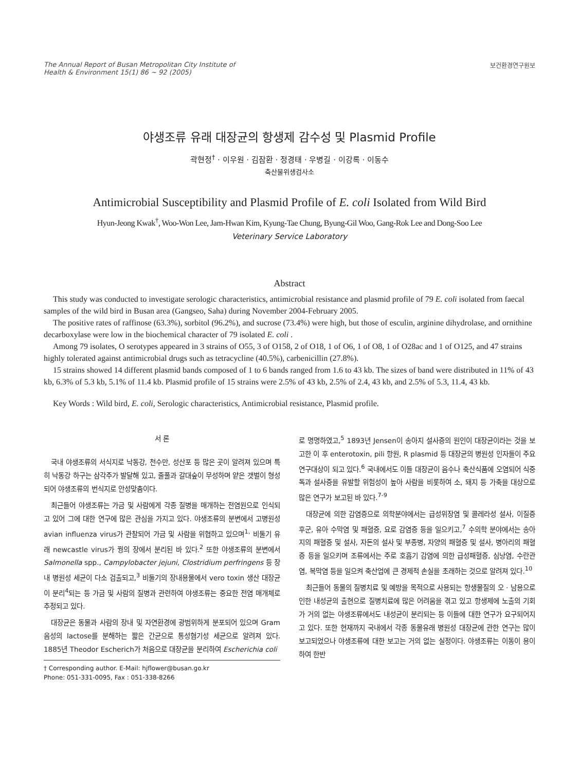The Annual Report of Busan Metropolitan City Institute of
Health & Environment 15(1) 86 ~ 92 (2005)
보건환경연구원보
야생조류 유래 대장균의 항생제 감수성 및 Plasmid Profile
곽현정<sup>†</sup> · 이우원 · 김잠환 · 정경태 · 우병길 · 이강록 · 이동수
축산물위생검사소
Antimicrobial Susceptibility and Plasmid Profile of E. coli Isolated from Wild Bird
Hyun-Jeong Kwak<sup>†</sup>, Woo-Won Lee, Jam-Hwan Kim, Kyung-Tae Chung, Byung-Gil Woo, Gang-Rok Lee and Dong-Soo Lee
Veterinary Service Laboratory
Abstract
This study was conducted to investigate serologic characteristics, antimicrobial resistance and plasmid profile of 79 E. coli isolated from faecal samples of the wild bird in Busan area (Gangseo, Saha) during November 2004-February 2005.
The positive rates of raffinose (63.3%), sorbitol (96.2%), and sucrose (73.4%) were high, but those of esculin, arginine dihydrolase, and ornithine decarboxylase were low in the biochemical character of 79 isolated E. coli .
Among 79 isolates, O serotypes appeared in 3 strains of O55, 3 of O158, 2 of O18, 1 of O6, 1 of O8, 1 of O28ac and 1 of O125, and 47 strains highly tolerated against antimicrobial drugs such as tetracycline (40.5%), carbenicillin (27.8%).
15 strains showed 14 different plasmid bands composed of 1 to 6 bands ranged from 1.6 to 43 kb. The sizes of band were distributed in 11% of 43 kb, 6.3% of 5.3 kb, 5.1% of 11.4 kb. Plasmid profile of 15 strains were 2.5% of 43 kb, 2.5% of 2.4, 43 kb, and 2.5% of 5.3, 11.4, 43 kb.
Key Words : Wild bird, E. coli, Serologic characteristics, Antimicrobial resistance, Plasmid profile.
서 론
국내 야생조류의 서식지로 낙동강, 천수만, 성산포 등 많은 곳이 알려져 있으며 특히 낙동강 하구는 삼각주가 발달해 있고, 줄풀과 갈대숲이 무성하며 얕은 갯벌이 형성되어 야생조류의 번식지로 안성맞춤이다.
최근들어 야생조류는 가금 및 사람에게 각종 질병을 매개하는 전염원으로 인식되고 있어 그에 대한 연구에 많은 관심을 가지고 있다. 야생조류의 분변에서 고병원성 avian influenza virus가 관찰되어 가금 및 사람을 위협하고 있으며<sup>1,</sup> 비둘기 유래 newcastle virus가 꿩의 장에서 분리된 바 있다.<sup>2</sup> 또한 야생조류의 분변에서 Salmonella spp., Campylobacter jejuni, Clostridium perfringens 등 장내 병원성 세균이 다소 검출되고,<sup>3</sup> 비둘기의 장내용물에서 vero toxin 생산 대장균이 분리<sup>4</sup>되는 등 가금 및 사람의 질병과 관련하여 야생조류는 중요한 전염 매개체로 추정되고 있다.
대장균은 동물과 사람의 장내 및 자연환경에 광범위하게 분포되어 있으며 Gram 음성의 lactose를 분해하는 짧은 간균으로 통성혐기성 세균으로 알려져 있다. 1885년 Theodor Escherich가 처음으로 대장균을 분리하여 Escherichia coli
† Corresponding author. E-Mail: hjflower@busan.go.kr
Phone: 051-331-0095, Fax : 051-338-8266
로 명명하였고,<sup>5</sup> 1893년 Jensen이 송아지 설사증의 원인이 대장균이라는 것을 보고한 이 후 enterotoxin, pili 항원, R plasmid 등 대장균의 병원성 인자들이 주요 연구대상이 되고 있다.<sup>6</sup> 국내에서도 이들 대장균이 음수나 축산식품에 오염되어 식중독과 설사증을 유발할 위험성이 높아 사람을 비롯하여 소, 돼지 등 가축을 대상으로 많은 연구가 보고된 바 있다.<sup>7-9</sup>
대장균에 의한 감염증으로 의학분야에서는 급성위장염 및 콜레라성 설사, 이질증후군, 유아 수막염 및 패혈증, 요로 감염증 등을 일으키고,<sup>7</sup> 수의학 분야에서는 송아지의 패혈증 및 설사, 자돈의 설사 및 부종병, 자양의 패혈증 및 설사, 병아리의 패혈증 등을 일으키며 조류에서는 주로 호흡기 감염에 의한 급성패혈증, 심낭염, 수란관염, 복막염 등을 일으켜 축산업에 큰 경제적 손실을 초래하는 것으로 알려져 있다.<sup>10</sup>
최근들어 동물의 질병치료 및 예방을 목적으로 사용되는 항생물질의 오 · 남용으로 인한 내성균의 출현으로 질병치료에 많은 어려움을 겪고 있고 항생제에 노출의 기회가 거의 없는 야생조류에서도 내성균이 분리되는 등 이들에 대한 연구가 요구되어지고 있다. 또한 현재까지 국내에서 각종 동물유래 병원성 대장균에 관한 연구는 많이 보고되었으나 야생조류에 대한 보고는 거의 없는 실정이다. 야생조류는 이동이 용이하여 한반